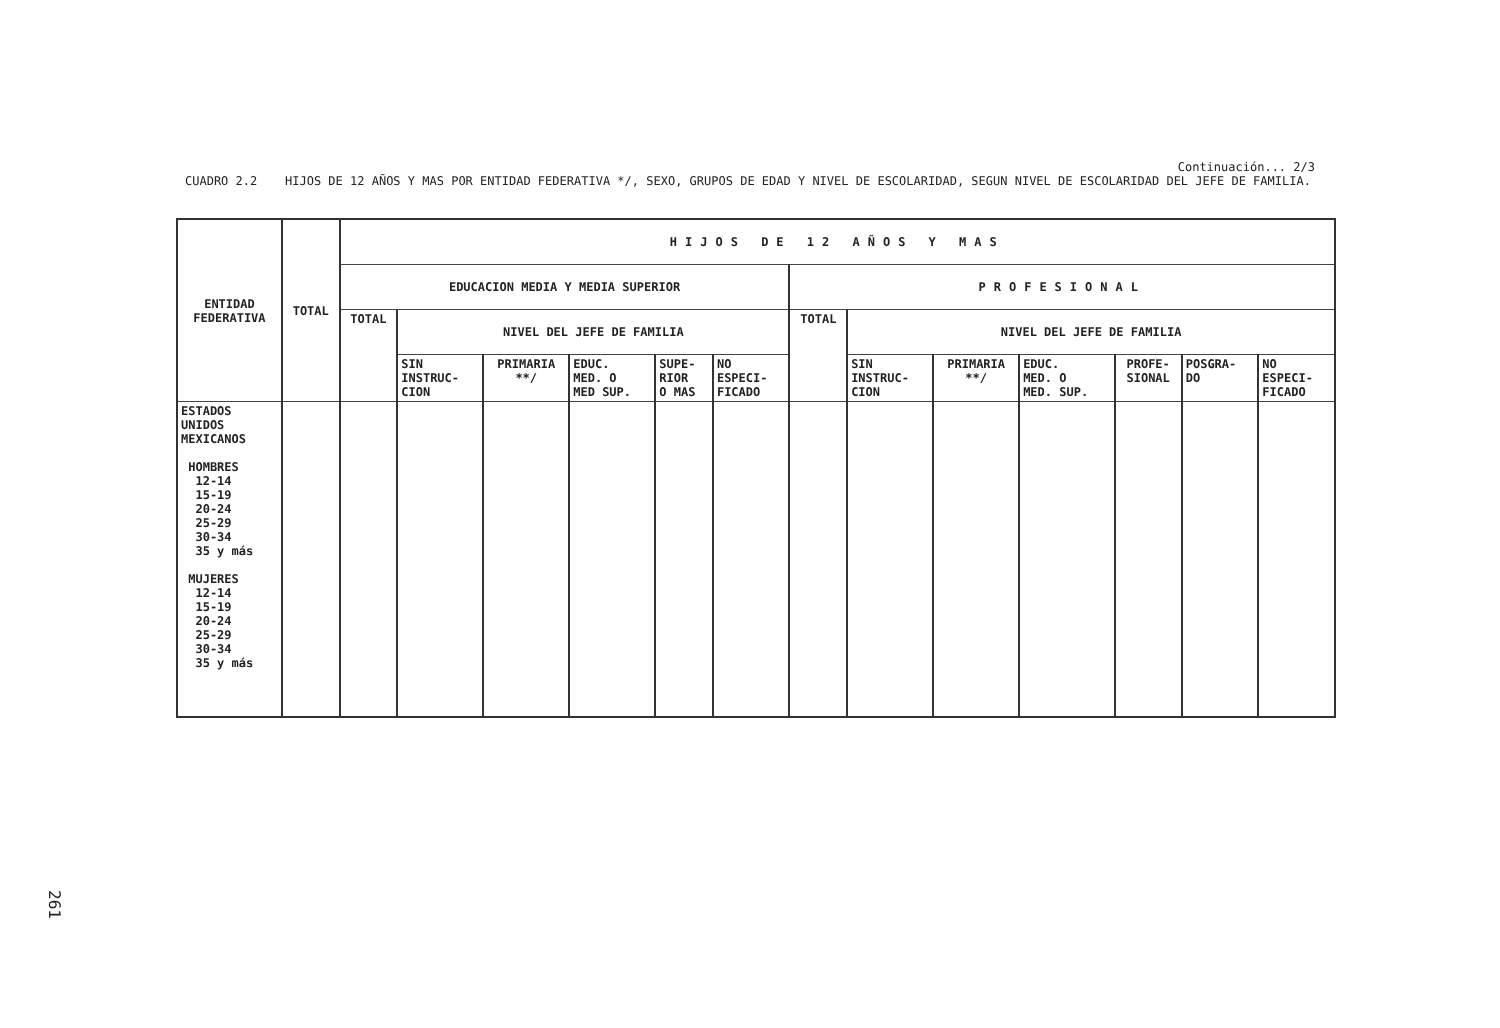Continuación... 2/3
CUADRO 2.2 HIJOS DE 12 AÑOS Y MAS POR ENTIDAD FEDERATIVA */, SEXO, GRUPOS DE EDAD Y NIVEL DE ESCOLARIDAD, SEGUN NIVEL DE ESCOLARIDAD DEL JEFE DE FAMILIA.
| ENTIDAD FEDERATIVA | TOTAL | HIJOS DE 12 AÑOS Y MAS | | | | | | | | | | | | |
| --- | --- | --- | --- | --- | --- | --- | --- | --- | --- | --- | --- | --- | --- | --- |
| | | EDUCACION MEDIA Y MEDIA SUPERIOR | | | | | | PROFESIONAL | | | | | | |
| | | TOTAL | NIVEL DEL JEFE DE FAMILIA | | | | | TOTAL | NIVEL DEL JEFE DE FAMILIA | | | | | |
| | | | SIN INSTRUC- CION | PRIMARIA **/ | EDUC. MED. O MED SUP. | SUPE- RIOR O MAS | NO ESPECI- FICADO | | SIN INSTRUC- CION | PRIMARIA **/ | EDUC. MED. O MED. SUP. | PROFE- SIONAL | POSGRA- DO | NO ESPECI- FICADO |
| ESTADOS UNIDOS MEXICANOS HOMBRES 12-14 15-19 20-24 25-29 30-34 35 y más MUJERES 12-14 15-19 20-24 25-29 30-34 35 y más | | | | | | | | | | | | | | |
261